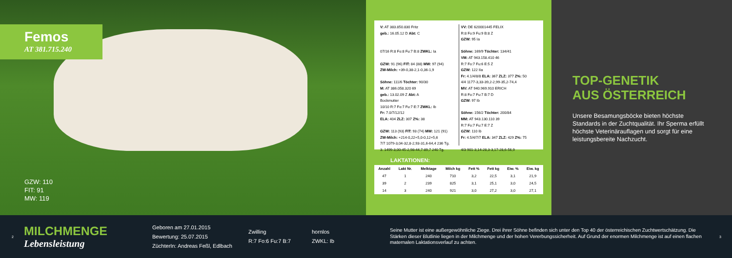Femos
AT 381.715.240
GZW: 110
FIT: 91
MW: 119
V: AT 383.850.830 Fritz
geb.: 16.05.12 D Abt: C
07/16 R:8 Fo:8 Fu:7 B:8 ZWKL: Ia
GZW: 91 (96) FIT: 84 (88) MW: 97 (94)
ZW-Milch: +39-0,38-2,1-0,36-1,9
Söhne: 111/6 Töchter: 90/30
M: AT 386.058.320 69
geb.: 13.02.09 Z Abt: A
Bockmutter
10/10 R:7 Fo:7 Fu:7 E:7 ZWKL: Ib
Fr: 7.0/7/12/12
ELA: 404 ZLZ: 307 Z%: 38
GZW: 113 (93) FIT: 93 (74) MW: 121 (91)
ZW-Milch: +214-0,22+5,0-0,12+5,6
7/7 1079-3,04-32,8-2,93-31,6-64,4 236 Tg.
3. 1499-3,00-45-2,98-44,7-89,7 240 Tg.
VV: DE 620001445 FELIX
R:8 Fo:9 Fu:9 B:8 Z
GZW: 95 Ia
Söhne: 169/9 Töchter: 134/41
VM: AT 943.158.410 46
R:7 Fo:7 Fu:6 E:5 Z
GZW: 122 IIa
Fr: 4.1/4/8/8 ELA: 367 ZLZ: 377 Z%: 50
4/4 1177-3,33-39,2-2,99-35,2-74,4
MV: AT 940.969.910 ERICH
R:8 Fo:7 Fu:7 B:7 D
GZW: 97 Ib
Söhne: 156/2 Töchter: 200/84
MM: AT 943.130.110 39
R:7 Fo:7 Fu:7 E:7 Z
GZW: 110 Ib
Fr: 4.5/4/7/7 ELA: 347 ZLZ: 429 Z%: 75
4/3 901-3,14-28,3-3,17-28,6-56,9
LAKTATIONEN:
| Anzahl | Lakt Nr. | Melktage | Milch kg | Fett % | Fett kg | Eiw. % | Eiw. kg |
| --- | --- | --- | --- | --- | --- | --- | --- |
| 47 | 1 | 240 | 710 | 3,2 | 22,5 | 3,1 | 21,9 |
| 39 | 2 | 239 | 825 | 3,1 | 25,1 | 3,0 | 24,5 |
| 14 | 3 | 240 | 921 | 3,0 | 27,2 | 3,0 | 27,1 |
TOP-GENETIK
AUS ÖSTERREICH
Unsere Besamungsböcke bieten höchste Standards in der Zuchtqualität. Ihr Sperma erfüllt höchste Veterinärauflagen und sorgt für eine leistungsbereite Nachzucht.
2
MILCHMENGE
Lebensleistung
Geboren am 27.01.2015
Bewertung: 25.07.2015
ZüchterIn: Andreas Feßl, Edlbach
Zwilling
R:7 Fo:6 Fu:7 B:7
hornlos
ZWKL: Ib
Seine Mutter ist eine außergewöhnliche Ziege. Drei ihrer Söhne befinden sich unter den Top 40 der österreichischen Zuchtwertschätzung. Die Stärken dieser Blutlinie liegen in der Milchmenge und der hohen Vererbungssicherheit. Auf Grund der enormen Milchmenge ist auf einen flachen maternalen Laktationsverlauf zu achten.
3